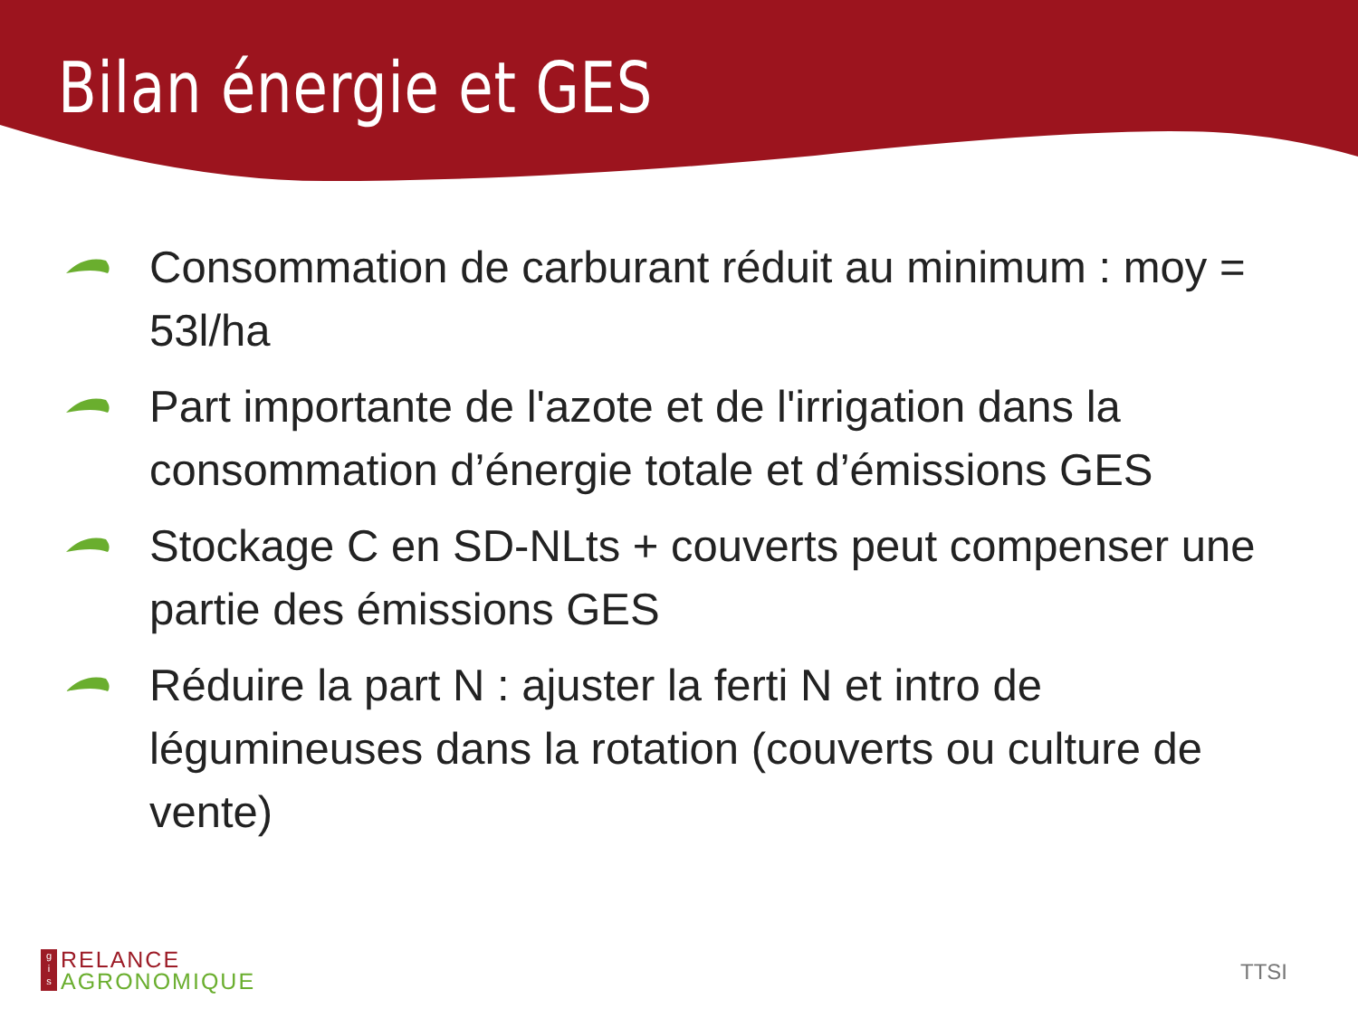Bilan énergie et GES
Consommation de carburant réduit au minimum : moy = 53l/ha
Part importante de l'azote et de l'irrigation dans la consommation d’énergie totale et d’émissions GES
Stockage C en SD-NLts + couverts peut compenser une partie des émissions GES
Réduire la part N : ajuster la ferti N et intro de légumineuses dans la rotation (couverts ou culture de vente)
g
i
s
RELANCE
AGRONOMIQUE
TTSI